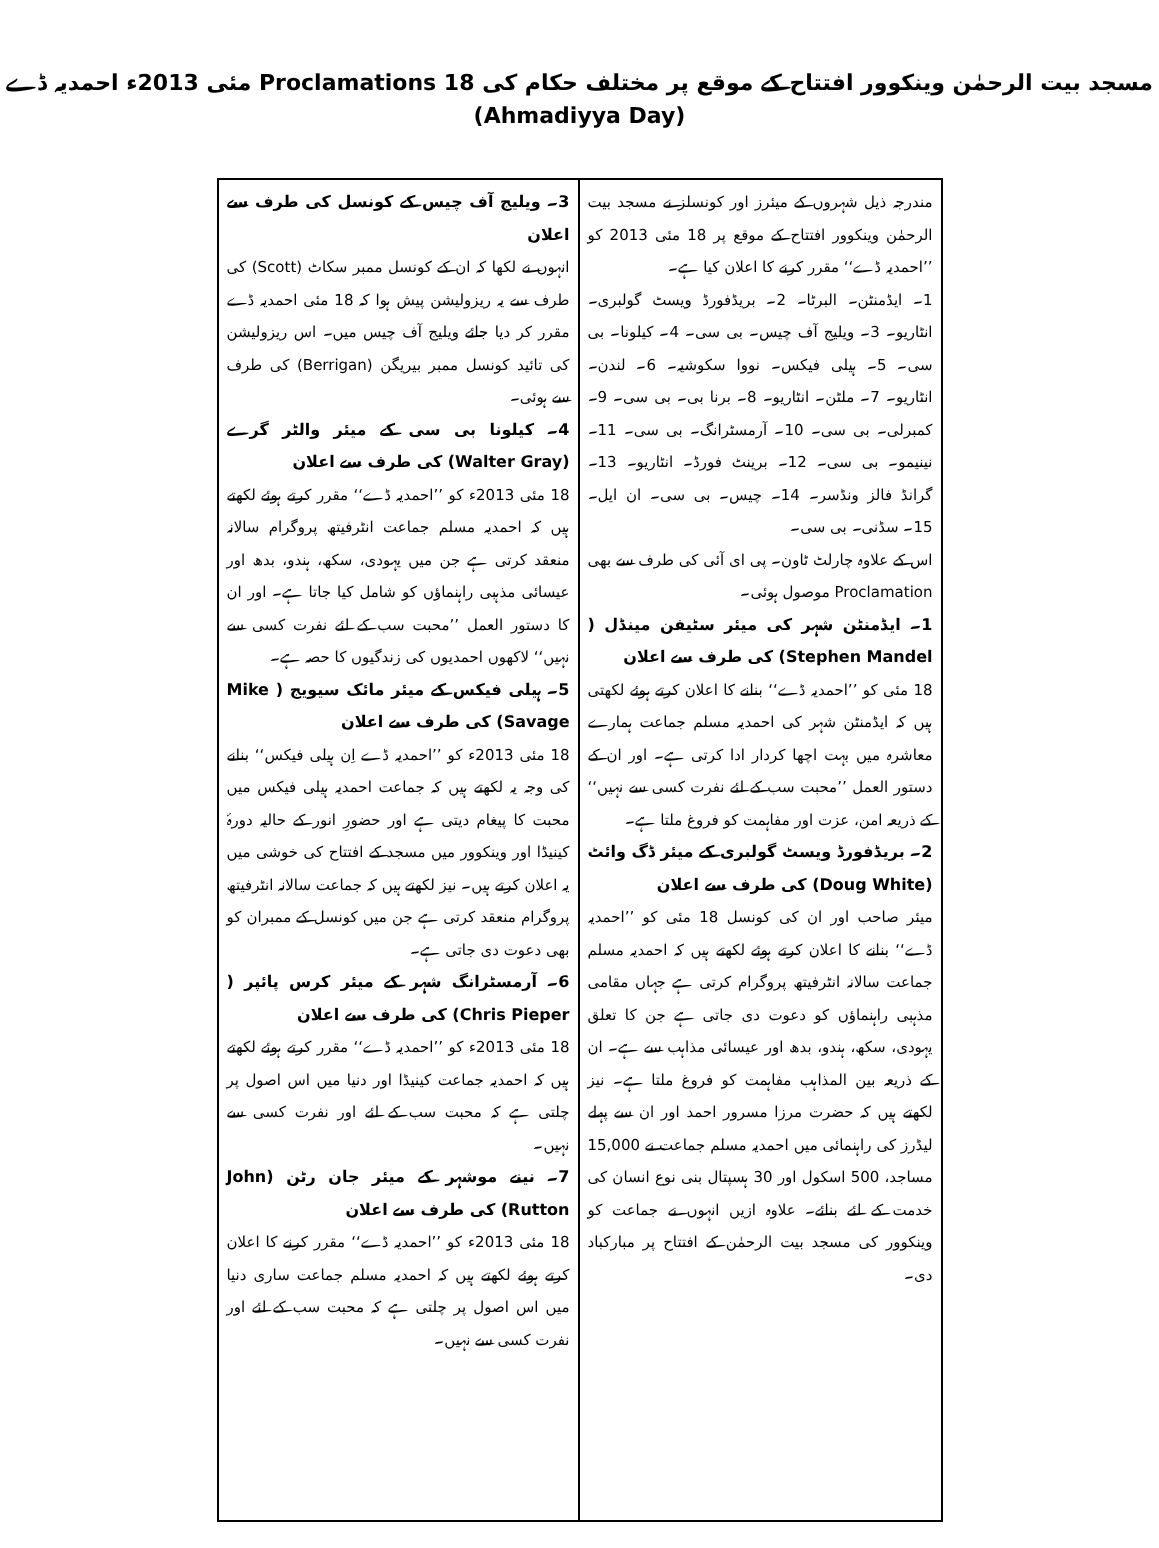مسجد بیت الرحمٰن وینکوور افتتاح کے موقع پر مختلف حکام کی Proclamations 18 مئی 2013ء احمدیہ ڈے (Ahmadiyya Day)
مندرجہ ذیل شہروں کے میئرز اور کونسلز نے مسجد بیت الرحمٰن وینکوور افتتاح کے موقع پر 18 مئی 2013 کو ’’احمدیہ ڈے‘‘ مقرر کرنے کا اعلان کیا ہے۔
1۔ ایڈمنٹن۔ البرٹا۔ 2۔ بریڈفورڈ ویسٹ گولبری۔ انٹاریو۔ 3۔ ویلیج آف چیس۔ بی سی۔ 4۔ کیلونا۔ بی سی۔ 5۔ ہیلی فیکس۔ نووا سکوشیہ۔ 6۔ لندن۔ انٹاریو۔ 7۔ ملٹن۔ انٹاریو۔ 8۔ برنا بی۔ بی سی۔ 9۔ کمبرلی۔ بی سی۔ 10۔ آرمسٹرانگ۔ بی سی۔ 11۔ نینیمو۔ بی سی۔ 12۔ برینٹ فورڈ۔ انٹاریو۔ 13۔ گرانڈ فالز ونڈسر۔ 14۔ چیس۔ بی سی۔ ان ایل۔ 15۔ سڈنی۔ بی سی۔
اس کے علاوہ چارلٹ ٹاون۔ پی ای آئی کی طرف سے بھی Proclamation موصول ہوئی۔
1۔ ایڈمنٹن شہر کی میئر سٹیفن مینڈل ( Stephen Mandel) کی طرف سے اعلان
18 مئی کو ’’احمدیہ ڈے‘‘ بنانے کا اعلان کرتے ہوئے لکھتی ہیں کہ ایڈمنٹن شہر کی احمدیہ مسلم جماعت ہمارے معاشرہ میں بہت اچھا کردار ادا کرتی ہے۔ اور ان کے دستور العمل ’’محبت سب کے لئے نفرت کسی سے نہیں‘‘ کے ذریعہ امن، عزت اور مفاہمت کو فروغ ملتا ہے۔
2۔ بریڈفورڈ ویسٹ گولبری کے میئر ڈگ وائٹ (Doug White) کی طرف سے اعلان
میئر صاحب اور ان کی کونسل 18 مئی کو ’’احمدیہ ڈے‘‘ بنانے کا اعلان کرتے ہوئے لکھتے ہیں کہ احمدیہ مسلم جماعت سالانہ انٹرفیتھ پروگرام کرتی ہے جہاں مقامی مذہبی راہنماؤں کو دعوت دی جاتی ہے جن کا تعلق یہودی، سکھ، ہندو، بدھ اور عیسائی مذاہب سے ہے۔ ان کے ذریعہ بین المذاہب مفاہمت کو فروغ ملتا ہے۔ نیز لکھتے ہیں کہ حضرت مرزا مسرور احمد اور ان سے پہلے لیڈرز کی راہنمائی میں احمدیہ مسلم جماعت نے 15,000 مساجد، 500 اسکول اور 30 ہسپتال بنی نوع انسان کی خدمت کے لئے بنائے۔ علاوہ ازیں انہوں نے جماعت کو وینکوور کی مسجد بیت الرحمٰن کے افتتاح پر مبارکباد دی۔
3۔ ویلیج آف چیس کے کونسل کی طرف سے اعلان
انہوں نے لکھا کہ ان کے کونسل ممبر سکاٹ (Scott) کی طرف سے یہ ریزولیشن پیش ہوا کہ 18 مئی احمدیہ ڈے مقرر کر دیا جائے ویلیج آف چیس میں۔ اس ریزولیشن کی تائید کونسل ممبر بیریگن (Berrigan) کی طرف سے ہوئی۔
4۔ کیلونا بی سی کے میئر والٹر گرے (Walter Gray) کی طرف سے اعلان
18 مئی 2013ء کو ’’احمدیہ ڈے‘‘ مقرر کرتے ہوئے لکھتے ہیں کہ احمدیہ مسلم جماعت انٹرفیتھ پروگرام سالانہ منعقد کرتی ہے جن میں یہودی، سکھ، ہندو، بدھ اور عیسائی مذہبی راہنماؤں کو شامل کیا جاتا ہے۔ اور ان کا دستور العمل ’’محبت سب کے لئے نفرت کسی سے نہیں‘‘ لاکھوں احمدیوں کی زندگیوں کا حصہ ہے۔
5۔ ہیلی فیکس کے میئر مائک سیویج ( Mike Savage) کی طرف سے اعلان
18 مئی 2013ء کو ’’احمدیہ ڈے اِن ہیلی فیکس‘‘ بنانے کی وجہ یہ لکھتے ہیں کہ جماعت احمدیہ ہیلی فیکس میں محبت کا پیغام دیتی ہے اور حضورِ انور کے حالیہ دورۂ کینیڈا اور وینکوور میں مسجد کے افتتاح کی خوشی میں یہ اعلان کرتے ہیں۔ نیز لکھتے ہیں کہ جماعت سالانہ انٹرفیتھ پروگرام منعقد کرتی ہے جن میں کونسل کے ممبران کو بھی دعوت دی جاتی ہے۔
6۔ آرمسٹرانگ شہر کے میئر کرس پائپر ( Chris Pieper) کی طرف سے اعلان
18 مئی 2013ء کو ’’احمدیہ ڈے‘‘ مقرر کرتے ہوئے لکھتے ہیں کہ احمدیہ جماعت کینیڈا اور دنیا میں اس اصول پر چلتی ہے کہ محبت سب کے لئے اور نفرت کسی سے نہیں۔
7۔ نینے موشہر کے میئر جان رٹن (John Rutton) کی طرف سے اعلان
18 مئی 2013ء کو ’’احمدیہ ڈے‘‘ مقرر کرنے کا اعلان کرتے ہوئے لکھتے ہیں کہ احمدیہ مسلم جماعت ساری دنیا میں اس اصول پر چلتی ہے کہ محبت سب کے لئے اور نفرت کسی سے نہیں۔